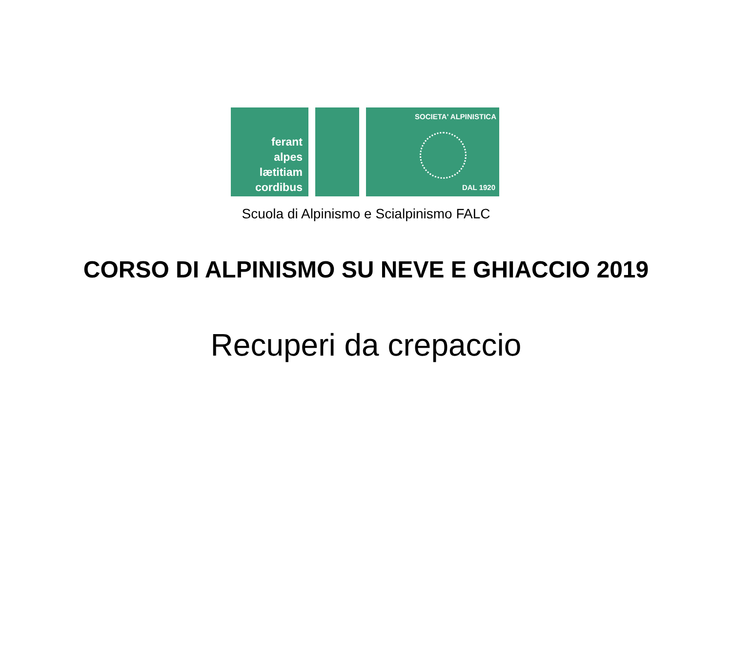ferant
alpes
lætitiam
cordibus
SOCIETA' ALPINISTICA
DAL 1920
Scuola di Alpinismo e Scialpinismo FALC
CORSO DI ALPINISMO SU NEVE E GHIACCIO 2019
Recuperi da crepaccio